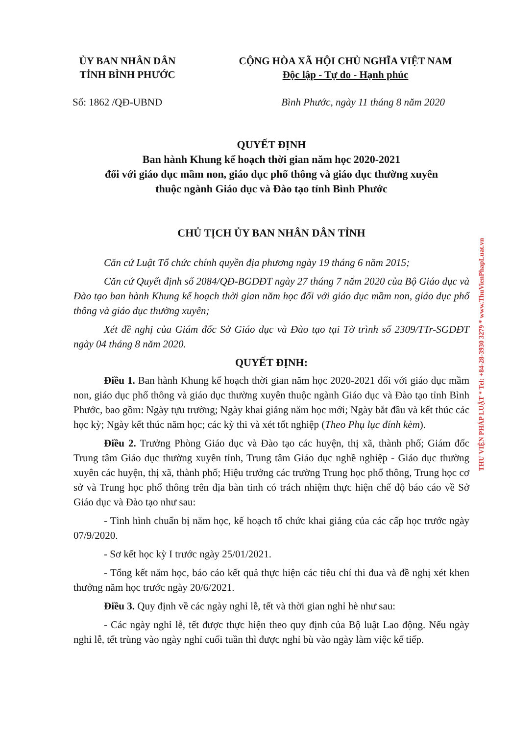ỦY BAN NHÂN DÂN
TỈNH BÌNH PHƯỚC
CỘNG HÒA XÃ HỘI CHỦ NGHĨA VIỆT NAM
Độc lập - Tự do - Hạnh phúc
Số: 1862 /QĐ-UBND Bình Phước, ngày 11 tháng 8 năm 2020
QUYẾT ĐỊNH
Ban hành Khung kế hoạch thời gian năm học 2020-2021
đối với giáo dục mầm non, giáo dục phổ thông và giáo dục thường xuyên
thuộc ngành Giáo dục và Đào tạo tỉnh Bình Phước
CHỦ TỊCH ỦY BAN NHÂN DÂN TỈNH
Căn cứ Luật Tổ chức chính quyền địa phương ngày 19 tháng 6 năm 2015;
Căn cứ Quyết định số 2084/QĐ-BGDĐT ngày 27 tháng 7 năm 2020 của Bộ Giáo dục và Đào tạo ban hành Khung kế hoạch thời gian năm học đối với giáo dục mầm non, giáo dục phổ thông và giáo dục thường xuyên;
Xét đề nghị của Giám đốc Sở Giáo dục và Đào tạo tại Tờ trình số 2309/TTr-SGDĐT ngày 04 tháng 8 năm 2020.
QUYẾT ĐỊNH:
Điều 1. Ban hành Khung kế hoạch thời gian năm học 2020-2021 đối với giáo dục mầm non, giáo dục phổ thông và giáo dục thường xuyên thuộc ngành Giáo dục và Đào tạo tỉnh Bình Phước, bao gồm: Ngày tựu trường; Ngày khai giảng năm học mới; Ngày bắt đầu và kết thúc các học kỳ; Ngày kết thúc năm học; các kỳ thi và xét tốt nghiệp (Theo Phụ lục đính kèm).
Điều 2. Trưởng Phòng Giáo dục và Đào tạo các huyện, thị xã, thành phố; Giám đốc Trung tâm Giáo dục thường xuyên tỉnh, Trung tâm Giáo dục nghề nghiệp - Giáo dục thường xuyên các huyện, thị xã, thành phố; Hiệu trưởng các trường Trung học phổ thông, Trung học cơ sở và Trung học phổ thông trên địa bàn tỉnh có trách nhiệm thực hiện chế độ báo cáo về Sở Giáo dục và Đào tạo như sau:
- Tình hình chuẩn bị năm học, kế hoạch tổ chức khai giảng của các cấp học trước ngày 07/9/2020.
- Sơ kết học kỳ I trước ngày 25/01/2021.
- Tổng kết năm học, báo cáo kết quả thực hiện các tiêu chí thi đua và đề nghị xét khen thưởng năm học trước ngày 20/6/2021.
Điều 3. Quy định về các ngày nghỉ lễ, tết và thời gian nghỉ hè như sau:
- Các ngày nghỉ lễ, tết được thực hiện theo quy định của Bộ luật Lao động. Nếu ngày nghỉ lễ, tết trùng vào ngày nghỉ cuối tuần thì được nghỉ bù vào ngày làm việc kế tiếp.
THƯ VIỆN PHÁP LUẬT * Tel: +84-28-3930 3279 * www.ThuVienPhapLuat.vn